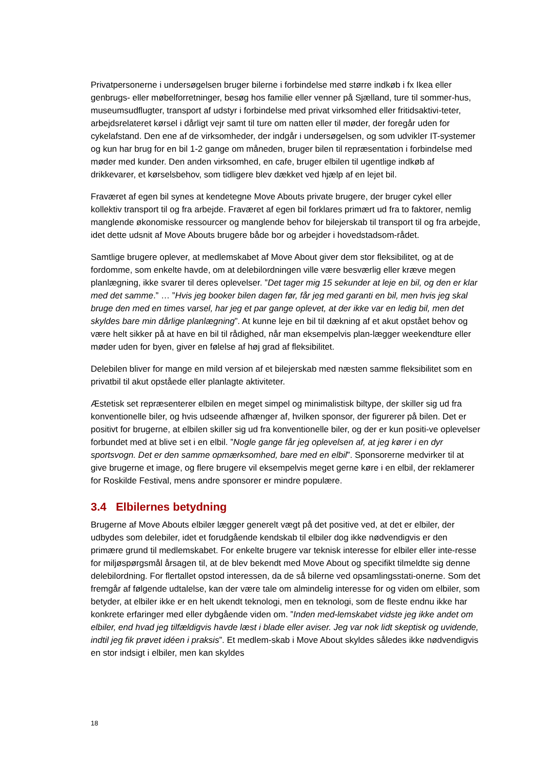Privatpersonerne i undersøgelsen bruger bilerne i forbindelse med større indkøb i fx Ikea eller genbrugs- eller møbelforretninger, besøg hos familie eller venner på Sjælland, ture til sommer-hus, museumsudflugter, transport af udstyr i forbindelse med privat virksomhed eller fritidsaktivi-teter, arbejdsrelateret kørsel i dårligt vejr samt til ture om natten eller til møder, der foregår uden for cykelafstand. Den ene af de virksomheder, der indgår i undersøgelsen, og som udvikler IT-systemer og kun har brug for en bil 1-2 gange om måneden, bruger bilen til repræsentation i forbindelse med møder med kunder. Den anden virksomhed, en cafe, bruger elbilen til ugentlige indkøb af drikkevarer, et kørselsbehov, som tidligere blev dækket ved hjælp af en lejet bil.
Fraværet af egen bil synes at kendetegne Move Abouts private brugere, der bruger cykel eller kollektiv transport til og fra arbejde. Fraværet af egen bil forklares primært ud fra to faktorer, nemlig manglende økonomiske ressourcer og manglende behov for bilejerskab til transport til og fra arbejde, idet dette udsnit af Move Abouts brugere både bor og arbejder i hovedstadsom-rådet.
Samtlige brugere oplever, at medlemskabet af Move About giver dem stor fleksibilitet, og at de fordomme, som enkelte havde, om at delebilordningen ville være besværlig eller kræve megen planlægning, ikke svarer til deres oplevelser. ”Det tager mig 15 sekunder at leje en bil, og den er klar med det samme.” … ”Hvis jeg booker bilen dagen før, får jeg med garanti en bil, men hvis jeg skal bruge den med en times varsel, har jeg et par gange oplevet, at der ikke var en ledig bil, men det skyldes bare min dårlige planlægning”. At kunne leje en bil til dækning af et akut opstået behov og være helt sikker på at have en bil til rådighed, når man eksempelvis plan-lægger weekendture eller møder uden for byen, giver en følelse af høj grad af fleksibilitet.
Delebilen bliver for mange en mild version af et bilejerskab med næsten samme fleksibilitet som en privatbil til akut opståede eller planlagte aktiviteter.
Æstetisk set repræsenterer elbilen en meget simpel og minimalistisk biltype, der skiller sig ud fra konventionelle biler, og hvis udseende afhænger af, hvilken sponsor, der figurerer på bilen. Det er positivt for brugerne, at elbilen skiller sig ud fra konventionelle biler, og der er kun positi-ve oplevelser forbundet med at blive set i en elbil. ”Nogle gange får jeg oplevelsen af, at jeg kører i en dyr sportsvogn. Det er den samme opmærksomhed, bare med en elbil”. Sponsorerne medvirker til at give brugerne et image, og flere brugere vil eksempelvis meget gerne køre i en elbil, der reklamerer for Roskilde Festival, mens andre sponsorer er mindre populære.
3.4 Elbilernes betydning
Brugerne af Move Abouts elbiler lægger generelt vægt på det positive ved, at det er elbiler, der udbydes som delebiler, idet et forudgående kendskab til elbiler dog ikke nødvendigvis er den primære grund til medlemskabet. For enkelte brugere var teknisk interesse for elbiler eller inte-resse for miljøspørgsmål årsagen til, at de blev bekendt med Move About og specifikt tilmeldte sig denne delebilordning. For flertallet opstod interessen, da de så bilerne ved opsamlingsstati-onerne. Som det fremgår af følgende udtalelse, kan der være tale om almindelig interesse for og viden om elbiler, som betyder, at elbiler ikke er en helt ukendt teknologi, men en teknologi, som de fleste endnu ikke har konkrete erfaringer med eller dybgående viden om. ”Inden med-lemskabet vidste jeg ikke andet om elbiler, end hvad jeg tilfældigvis havde læst i blade eller aviser. Jeg var nok lidt skeptisk og uvidende, indtil jeg fik prøvet idéen i praksis”. Et medlem-skab i Move About skyldes således ikke nødvendigvis en stor indsigt i elbiler, men kan skyldes
18